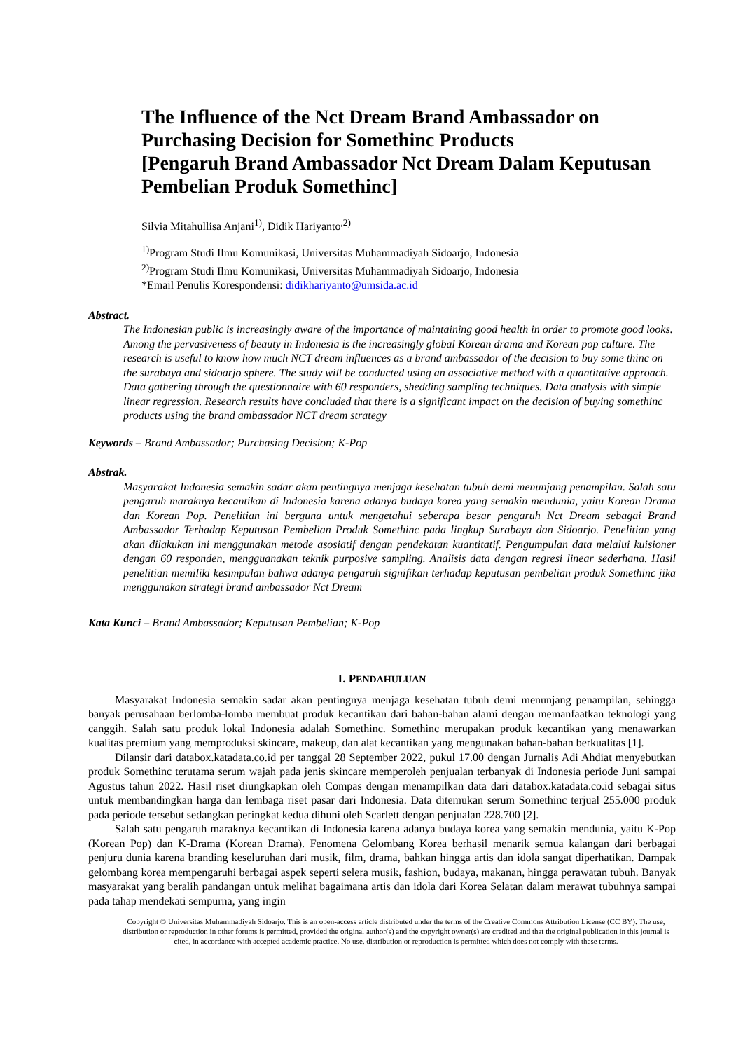The Influence of the Nct Dream Brand Ambassador on Purchasing Decision for Somethinc Products
[Pengaruh Brand Ambassador Nct Dream Dalam Keputusan Pembelian Produk Somethinc]
Silvia Mitahullisa Anjani<sup>1)</sup>, Didik Hariyanto<sup>,2)</sup>
<sup>1)</sup> Program Studi Ilmu Komunikasi, Universitas Muhammadiyah Sidoarjo, Indonesia
<sup>2)</sup> Program Studi Ilmu Komunikasi, Universitas Muhammadiyah Sidoarjo, Indonesia
*Email Penulis Korespondensi: didikhariyanto@umsida.ac.id
Abstract.
The Indonesian public is increasingly aware of the importance of maintaining good health in order to promote good looks. Among the pervasiveness of beauty in Indonesia is the increasingly global Korean drama and Korean pop culture. The research is useful to know how much NCT dream influences as a brand ambassador of the decision to buy some thinc on the surabaya and sidoarjo sphere. The study will be conducted using an associative method with a quantitative approach. Data gathering through the questionnaire with 60 responders, shedding sampling techniques. Data analysis with simple linear regression. Research results have concluded that there is a significant impact on the decision of buying somethinc products using the brand ambassador NCT dream strategy
Keywords – Brand Ambassador; Purchasing Decision; K-Pop
Abstrak.
Masyarakat Indonesia semakin sadar akan pentingnya menjaga kesehatan tubuh demi menunjang penampilan. Salah satu pengaruh maraknya kecantikan di Indonesia karena adanya budaya korea yang semakin mendunia, yaitu Korean Drama dan Korean Pop. Penelitian ini berguna untuk mengetahui seberapa besar pengaruh Nct Dream sebagai Brand Ambassador Terhadap Keputusan Pembelian Produk Somethinc pada lingkup Surabaya dan Sidoarjo. Penelitian yang akan dilakukan ini menggunakan metode asosiatif dengan pendekatan kuantitatif. Pengumpulan data melalui kuisioner dengan 60 responden, mengguanakan teknik purposive sampling. Analisis data dengan regresi linear sederhana. Hasil penelitian memiliki kesimpulan bahwa adanya pengaruh signifikan terhadap keputusan pembelian produk Somethinc jika menggunakan strategi brand ambassador Nct Dream
Kata Kunci – Brand Ambassador; Keputusan Pembelian; K-Pop
I. PENDAHULUAN
Masyarakat Indonesia semakin sadar akan pentingnya menjaga kesehatan tubuh demi menunjang penampilan, sehingga banyak perusahaan berlomba-lomba membuat produk kecantikan dari bahan-bahan alami dengan memanfaatkan teknologi yang canggih. Salah satu produk lokal Indonesia adalah Somethinc. Somethinc merupakan produk kecantikan yang menawarkan kualitas premium yang memproduksi skincare, makeup, dan alat kecantikan yang mengunakan bahan-bahan berkualitas [1].
Dilansir dari databox.katadata.co.id per tanggal 28 September 2022, pukul 17.00 dengan Jurnalis Adi Ahdiat menyebutkan produk Somethinc terutama serum wajah pada jenis skincare memperoleh penjualan terbanyak di Indonesia periode Juni sampai Agustus tahun 2022. Hasil riset diungkapkan oleh Compas dengan menampilkan data dari databox.katadata.co.id sebagai situs untuk membandingkan harga dan lembaga riset pasar dari Indonesia. Data ditemukan serum Somethinc terjual 255.000 produk pada periode tersebut sedangkan peringkat kedua dihuni oleh Scarlett dengan penjualan 228.700 [2].
Salah satu pengaruh maraknya kecantikan di Indonesia karena adanya budaya korea yang semakin mendunia, yaitu K-Pop (Korean Pop) dan K-Drama (Korean Drama). Fenomena Gelombang Korea berhasil menarik semua kalangan dari berbagai penjuru dunia karena branding keseluruhan dari musik, film, drama, bahkan hingga artis dan idola sangat diperhatikan. Dampak gelombang korea mempengaruhi berbagai aspek seperti selera musik, fashion, budaya, makanan, hingga perawatan tubuh. Banyak masyarakat yang beralih pandangan untuk melihat bagaimana artis dan idola dari Korea Selatan dalam merawat tubuhnya sampai pada tahap mendekati sempurna, yang ingin
Copyright © Universitas Muhammadiyah Sidoarjo. This is an open-access article distributed under the terms of the Creative Commons Attribution License (CC BY). The use, distribution or reproduction in other forums is permitted, provided the original author(s) and the copyright owner(s) are credited and that the original publication in this journal is cited, in accordance with accepted academic practice. No use, distribution or reproduction is permitted which does not comply with these terms.